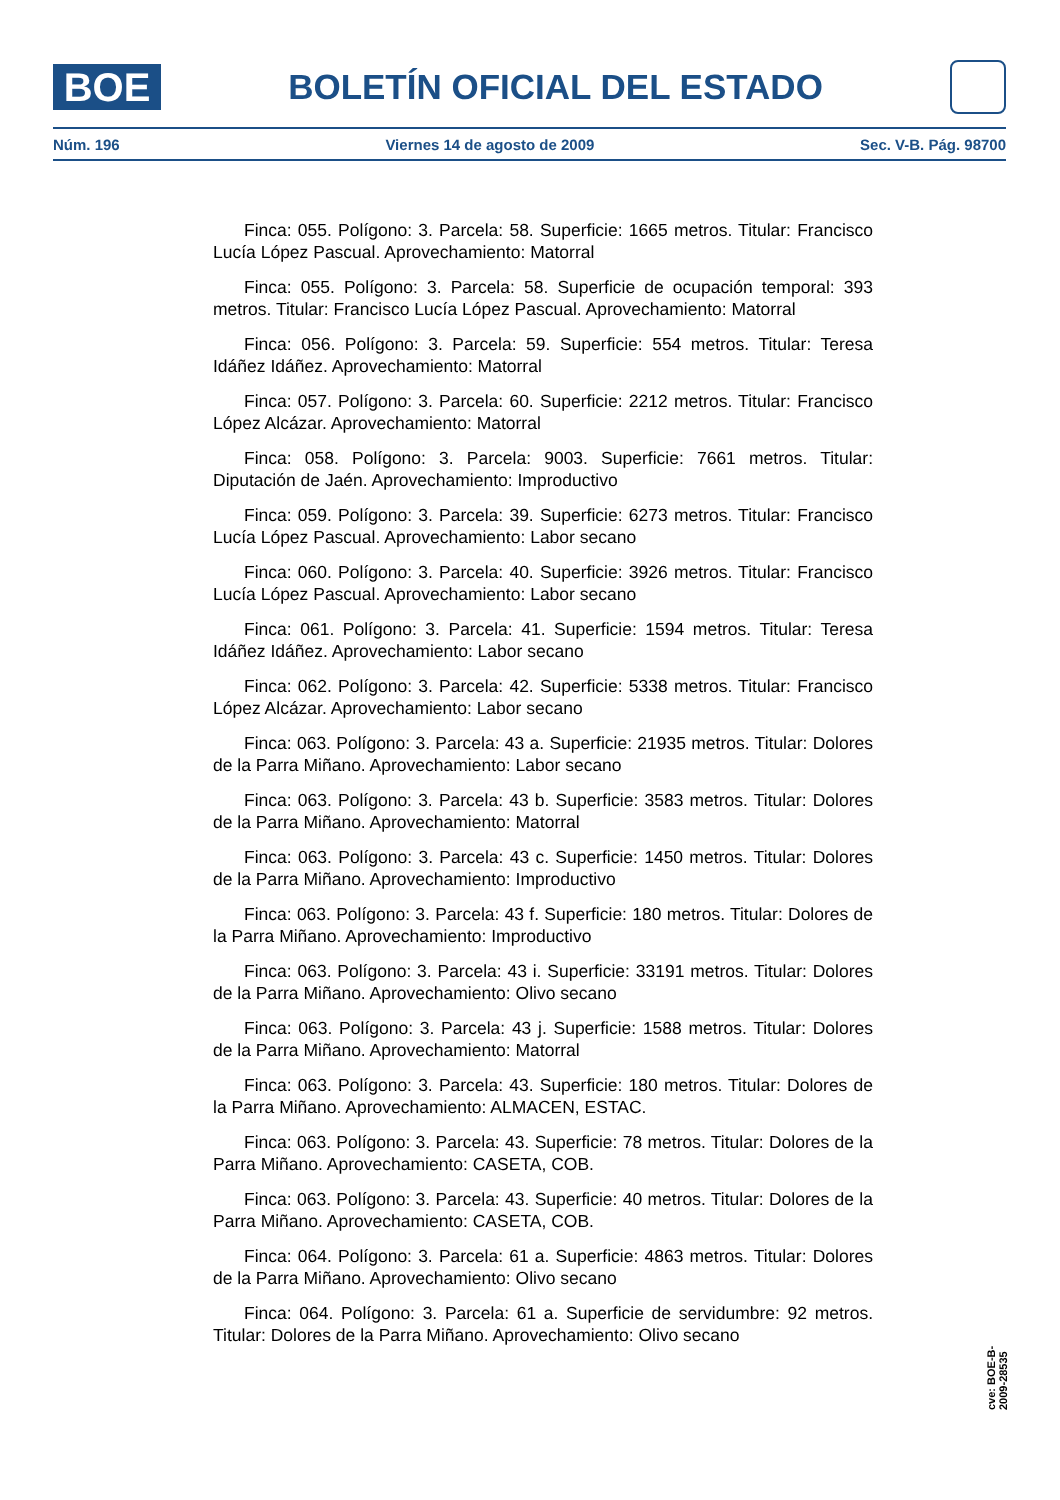BOE
BOLETÍN OFICIAL DEL ESTADO
Núm. 196 Viernes 14 de agosto de 2009 Sec. V-B. Pág. 98700
Finca: 055. Polígono: 3. Parcela: 58. Superficie: 1665 metros. Titular: Francisco Lucía López Pascual. Aprovechamiento: Matorral
Finca: 055. Polígono: 3. Parcela: 58. Superficie de ocupación temporal: 393 metros. Titular: Francisco Lucía López Pascual. Aprovechamiento: Matorral
Finca: 056. Polígono: 3. Parcela: 59. Superficie: 554 metros. Titular: Teresa Idáñez Idáñez. Aprovechamiento: Matorral
Finca: 057. Polígono: 3. Parcela: 60. Superficie: 2212 metros. Titular: Francisco López Alcázar. Aprovechamiento: Matorral
Finca: 058. Polígono: 3. Parcela: 9003. Superficie: 7661 metros. Titular: Diputación de Jaén. Aprovechamiento: Improductivo
Finca: 059. Polígono: 3. Parcela: 39. Superficie: 6273 metros. Titular: Francisco Lucía López Pascual. Aprovechamiento: Labor secano
Finca: 060. Polígono: 3. Parcela: 40. Superficie: 3926 metros. Titular: Francisco Lucía López Pascual. Aprovechamiento: Labor secano
Finca: 061. Polígono: 3. Parcela: 41. Superficie: 1594 metros. Titular: Teresa Idáñez Idáñez. Aprovechamiento: Labor secano
Finca: 062. Polígono: 3. Parcela: 42. Superficie: 5338 metros. Titular: Francisco López Alcázar. Aprovechamiento: Labor secano
Finca: 063. Polígono: 3. Parcela: 43 a. Superficie: 21935 metros. Titular: Dolores de la Parra Miñano. Aprovechamiento: Labor secano
Finca: 063. Polígono: 3. Parcela: 43 b. Superficie: 3583 metros. Titular: Dolores de la Parra Miñano. Aprovechamiento: Matorral
Finca: 063. Polígono: 3. Parcela: 43 c. Superficie: 1450 metros. Titular: Dolores de la Parra Miñano. Aprovechamiento: Improductivo
Finca: 063. Polígono: 3. Parcela: 43 f. Superficie: 180 metros. Titular: Dolores de la Parra Miñano. Aprovechamiento: Improductivo
Finca: 063. Polígono: 3. Parcela: 43 i. Superficie: 33191 metros. Titular: Dolores de la Parra Miñano. Aprovechamiento: Olivo secano
Finca: 063. Polígono: 3. Parcela: 43 j. Superficie: 1588 metros. Titular: Dolores de la Parra Miñano. Aprovechamiento: Matorral
Finca: 063. Polígono: 3. Parcela: 43. Superficie: 180 metros. Titular: Dolores de la Parra Miñano. Aprovechamiento: ALMACEN, ESTAC.
Finca: 063. Polígono: 3. Parcela: 43. Superficie: 78 metros. Titular: Dolores de la Parra Miñano. Aprovechamiento: CASETA, COB.
Finca: 063. Polígono: 3. Parcela: 43. Superficie: 40 metros. Titular: Dolores de la Parra Miñano. Aprovechamiento: CASETA, COB.
Finca: 064. Polígono: 3. Parcela: 61 a. Superficie: 4863 metros. Titular: Dolores de la Parra Miñano. Aprovechamiento: Olivo secano
Finca: 064. Polígono: 3. Parcela: 61 a. Superficie de servidumbre: 92 metros. Titular: Dolores de la Parra Miñano. Aprovechamiento: Olivo secano
cve: BOE-B-2009-28535